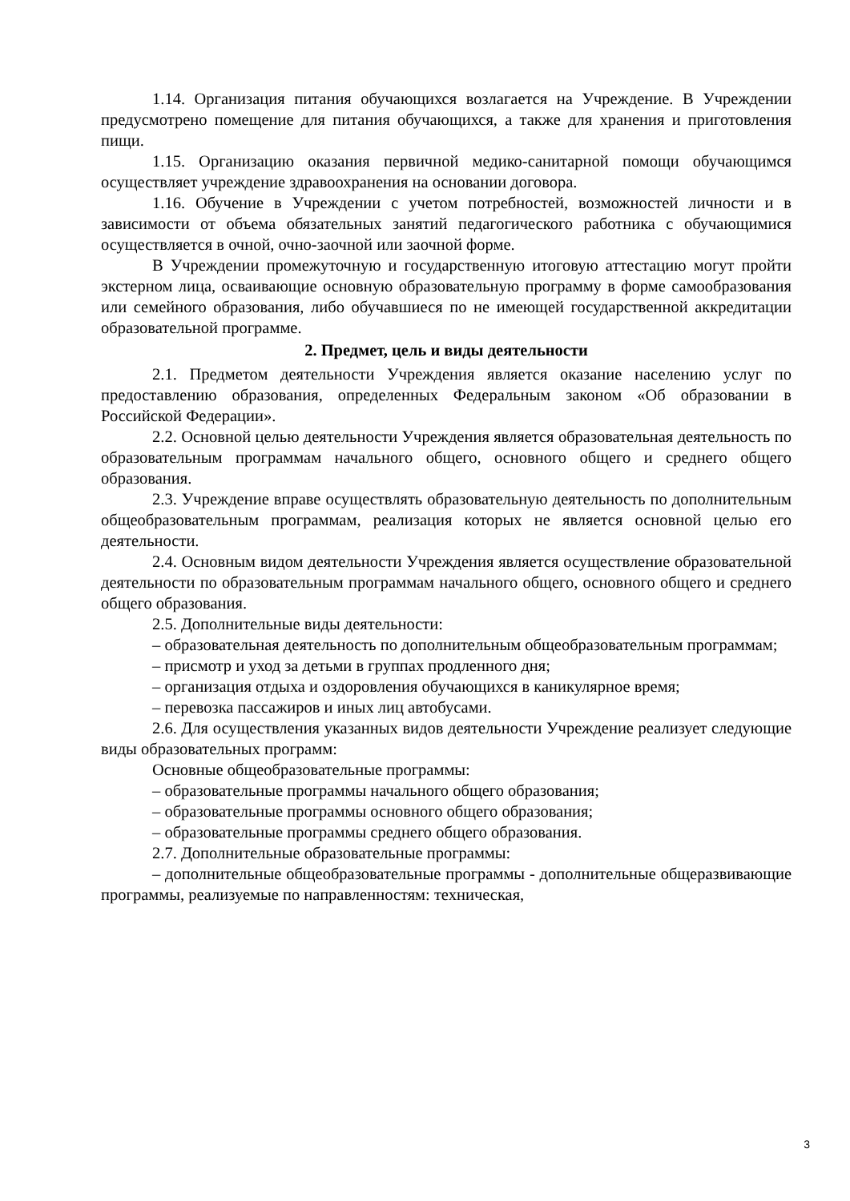1.14. Организация питания обучающихся возлагается на Учреждение. В Учреждении предусмотрено помещение для питания обучающихся, а также для хранения и приготовления пищи.
1.15. Организацию оказания первичной медико-санитарной помощи обучающимся осуществляет учреждение здравоохранения на основании договора.
1.16. Обучение в Учреждении с учетом потребностей, возможностей личности и в зависимости от объема обязательных занятий педагогического работника с обучающимися осуществляется в очной, очно-заочной или заочной форме.
В Учреждении промежуточную и государственную итоговую аттестацию могут пройти экстерном лица, осваивающие основную образовательную программу в форме самообразования или семейного образования, либо обучавшиеся по не имеющей государственной аккредитации образовательной программе.
2. Предмет, цель и виды деятельности
2.1. Предметом деятельности Учреждения является оказание населению услуг по предоставлению образования, определенных Федеральным законом «Об образовании в Российской Федерации».
2.2. Основной целью деятельности Учреждения является образовательная деятельность по образовательным программам начального общего, основного общего и среднего общего образования.
2.3. Учреждение вправе осуществлять образовательную деятельность по дополнительным общеобразовательным программам, реализация которых не является основной целью его деятельности.
2.4. Основным видом деятельности Учреждения является осуществление образовательной деятельности по образовательным программам начального общего, основного общего и среднего общего образования.
2.5. Дополнительные виды деятельности:
– образовательная деятельность по дополнительным общеобразовательным программам;
– присмотр и уход за детьми в группах продленного дня;
– организация отдыха и оздоровления обучающихся в каникулярное время;
– перевозка пассажиров и иных лиц автобусами.
2.6. Для осуществления указанных видов деятельности Учреждение реализует следующие виды образовательных программ:
Основные общеобразовательные программы:
– образовательные программы начального общего образования;
– образовательные программы основного общего образования;
– образовательные программы среднего общего образования.
2.7. Дополнительные образовательные программы:
– дополнительные общеобразовательные программы - дополнительные общеразвивающие программы, реализуемые по направленностям: техническая,
3